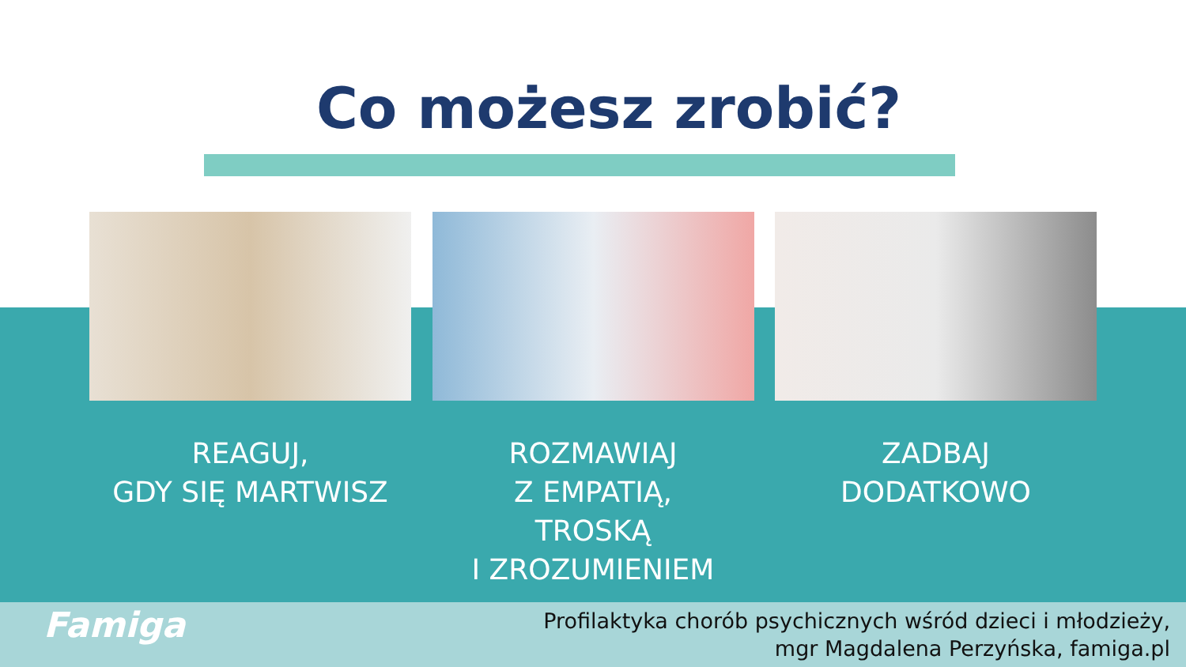Co możesz zrobić?
REAGUJ,
GDY SIĘ MARTWISZ
ROZMAWIAJ
Z EMPATIĄ,
TROSKĄ
I ZROZUMIENIEM
ZADBAJ
DODATKOWO
Famiga
Profilaktyka chorób psychicznych wśród dzieci i młodzieży,
mgr Magdalena Perzyńska, famiga.pl